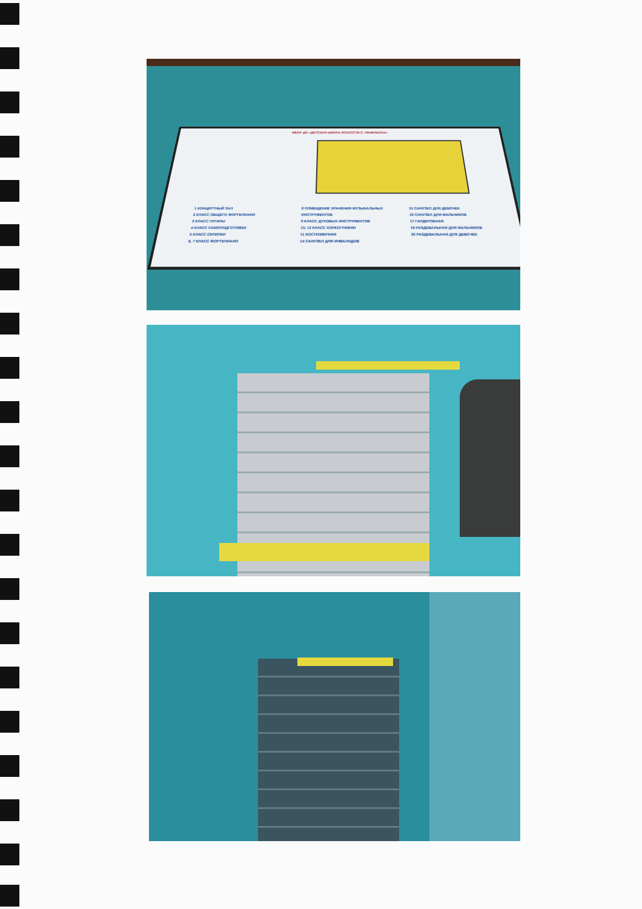МБОУ ДО «ДЕТСКАЯ ШКОЛА ИСКУССТВ С. ПЕНЕЛЬСКА»
1 КОНЦЕРТНЫЙ ЗАЛ
2 КЛАСС ОБЩЕГО ФОРТЕПИАНО
3 КЛАСС ГИТАРЫ
4 КЛАСС САМОПОДГОТОВКИ
5 КЛАСС СКРИПКИ
6, 7 КЛАСС ФОРТЕПИАНО
8 ПОМЕЩЕНИЕ ХРАНЕНИЯ МУЗЫКАЛЬНЫХ ИНСТРУМЕНТОВ
9 КЛАСС ДУХОВЫХ ИНСТРУМЕНТОВ
10, 12 КЛАСС ХОРЕОГРАФИИ
11 КОСТЮМЕРНАЯ
14 САНУЗЕЛ ДЛЯ ИНВАЛИДОВ
15 САНУЗЕЛ ДЛЯ ДЕВОЧЕК
16 САНУЗЕЛ ДЛЯ МАЛЬЧИКОВ
17 ГАРДЕРОБНАЯ
19 РАЗДЕВАЛЬНАЯ ДЛЯ МАЛЬЧИКОВ
20 РАЗДЕВАЛЬНАЯ ДЛЯ ДЕВОЧЕК